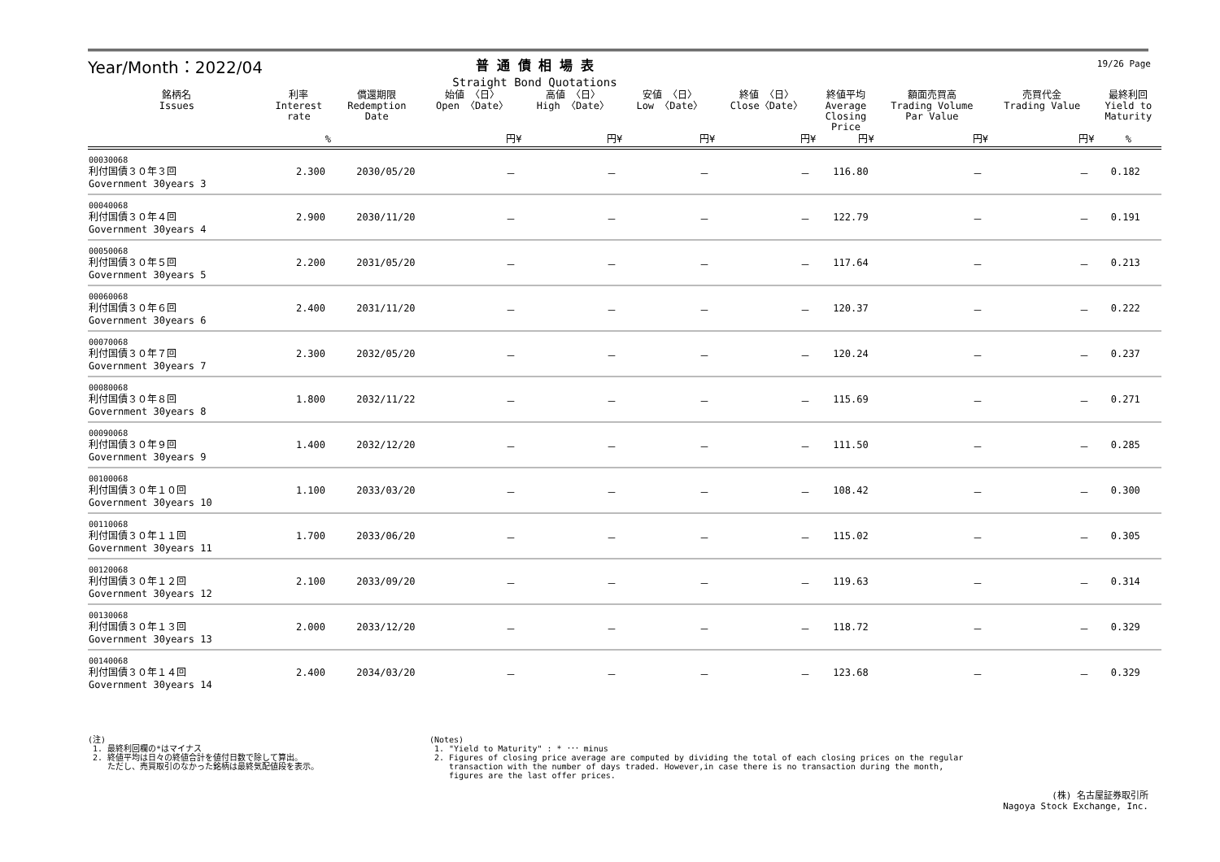19/26 Page
Year/Month：2022/04
普 通 債 相 場 表
Straight Bond Quotations
| 銘柄名 Issues | 利率 Interest rate | 償還期限 Redemption Date | 始値 〈日〉 Open 〈Date〉 | 高値 〈日〉 High 〈Date〉 | 安値 〈日〉 Low 〈Date〉 | 終値 〈日〉 Close〈Date〉 | 終値平均 Average Closing Price | 額面売買高 Trading Volume Par Value | 売買代金 Trading Value | 最終利回 Yield to Maturity |
| --- | --- | --- | --- | --- | --- | --- | --- | --- | --- | --- |
| | % | | 円¥ | 円¥ | 円¥ | 円¥ | 円¥ | 円¥ | 円¥ | % |
| 00030068 利付国債３０年３回 Government 30years 3 | 2.300 | 2030/05/20 | － | － | － | － | 116.80 | － | － | 0.182 |
| 00040068 利付国債３０年４回 Government 30years 4 | 2.900 | 2030/11/20 | － | － | － | － | 122.79 | － | － | 0.191 |
| 00050068 利付国債３０年５回 Government 30years 5 | 2.200 | 2031/05/20 | － | － | － | － | 117.64 | － | － | 0.213 |
| 00060068 利付国債３０年６回 Government 30years 6 | 2.400 | 2031/11/20 | － | － | － | － | 120.37 | － | － | 0.222 |
| 00070068 利付国債３０年７回 Government 30years 7 | 2.300 | 2032/05/20 | － | － | － | － | 120.24 | － | － | 0.237 |
| 00080068 利付国債３０年８回 Government 30years 8 | 1.800 | 2032/11/22 | － | － | － | － | 115.69 | － | － | 0.271 |
| 00090068 利付国債３０年９回 Government 30years 9 | 1.400 | 2032/12/20 | － | － | － | － | 111.50 | － | － | 0.285 |
| 00100068 利付国債３０年１０回 Government 30years 10 | 1.100 | 2033/03/20 | － | － | － | － | 108.42 | － | － | 0.300 |
| 00110068 利付国債３０年１１回 Government 30years 11 | 1.700 | 2033/06/20 | － | － | － | － | 115.02 | － | － | 0.305 |
| 00120068 利付国債３０年１２回 Government 30years 12 | 2.100 | 2033/09/20 | － | － | － | － | 119.63 | － | － | 0.314 |
| 00130068 利付国債３０年１３回 Government 30years 13 | 2.000 | 2033/12/20 | － | － | － | － | 118.72 | － | － | 0.329 |
| 00140068 利付国債３０年１４回 Government 30years 14 | 2.400 | 2034/03/20 | － | － | － | － | 123.68 | － | － | 0.329 |
(注)
1. 最終利回欄の*はマイナス
2. 終値平均は日々の終値合計を値付日数で除して算出。
ただし、売買取引のなかった銘柄は最終気配値段を表示。
(Notes)
1. "Yield to Maturity" : * ･･･ minus
2. Figures of closing price average are computed by dividing the total of each closing prices on the regular
transaction with the number of days traded. However,in case there is no transaction during the month,
figures are the last offer prices.
(株) 名古屋証券取引所
Nagoya Stock Exchange, Inc.